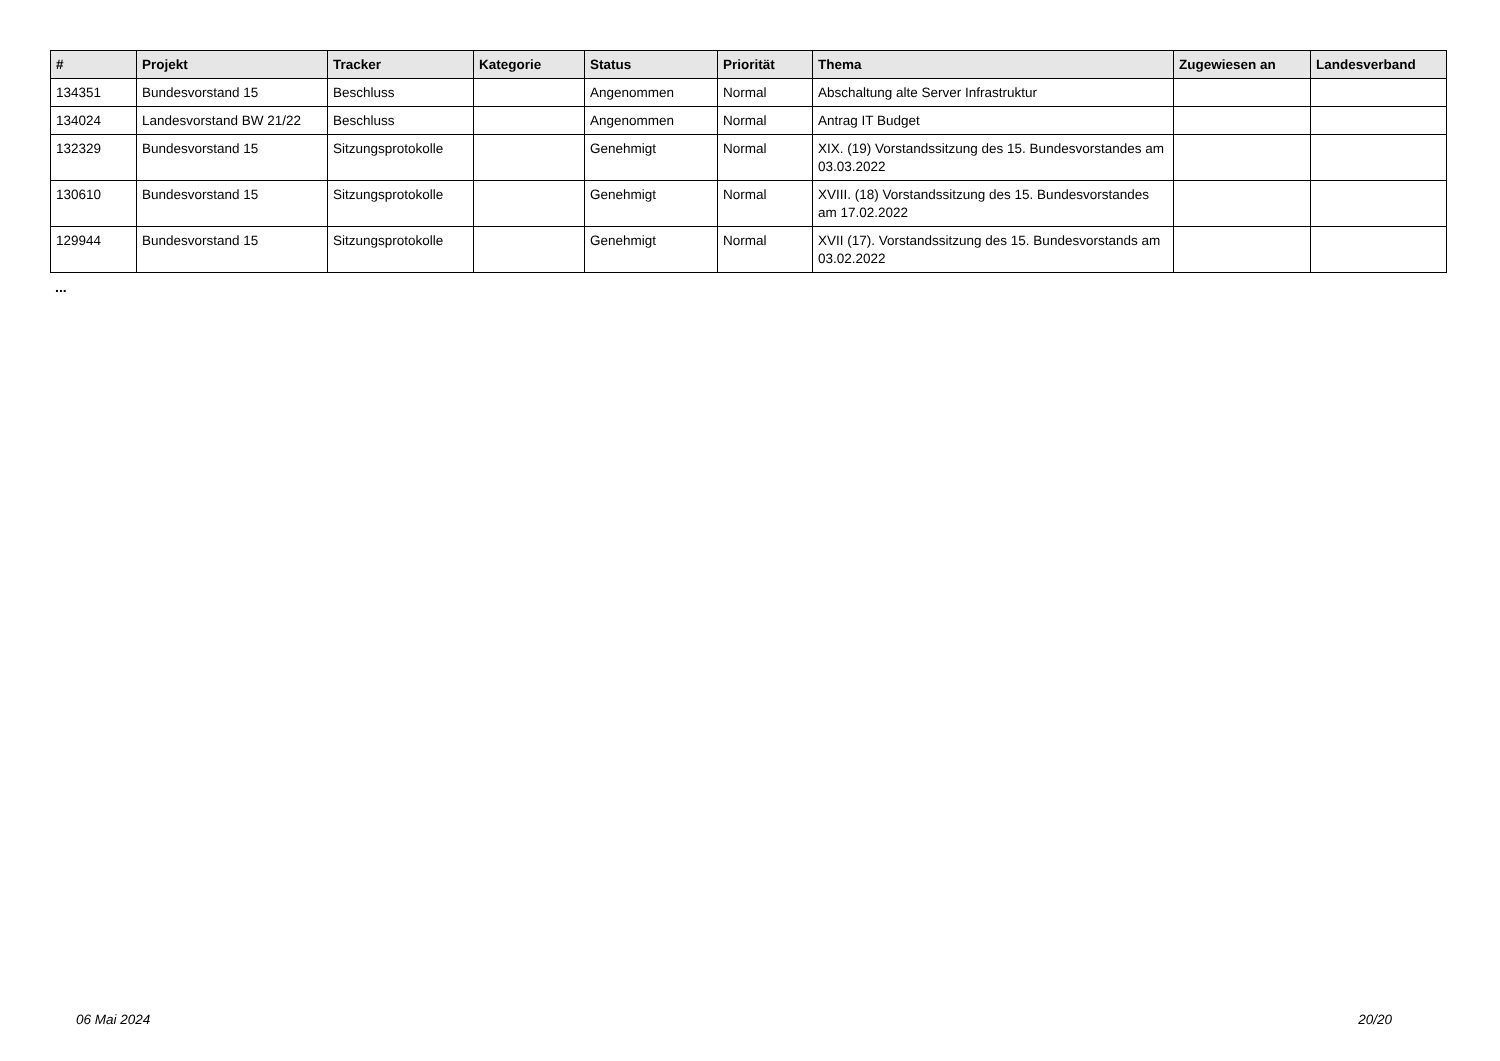| # | Projekt | Tracker | Kategorie | Status | Priorität | Thema | Zugewiesen an | Landesverband |
| --- | --- | --- | --- | --- | --- | --- | --- | --- |
| 134351 | Bundesvorstand 15 | Beschluss | | Angenommen | Normal | Abschaltung alte Server Infrastruktur | | |
| 134024 | Landesvorstand BW 21/22 | Beschluss | | Angenommen | Normal | Antrag IT Budget | | |
| 132329 | Bundesvorstand 15 | Sitzungsprotokolle | | Genehmigt | Normal | XIX. (19) Vorstandssitzung des 15. Bundesvorstandes am 03.03.2022 | | |
| 130610 | Bundesvorstand 15 | Sitzungsprotokolle | | Genehmigt | Normal | XVIII. (18) Vorstandssitzung des 15. Bundesvorstandes am 17.02.2022 | | |
| 129944 | Bundesvorstand 15 | Sitzungsprotokolle | | Genehmigt | Normal | XVII (17). Vorstandssitzung des 15. Bundesvorstands am 03.02.2022 | | |
...
06 Mai 2024 20/20